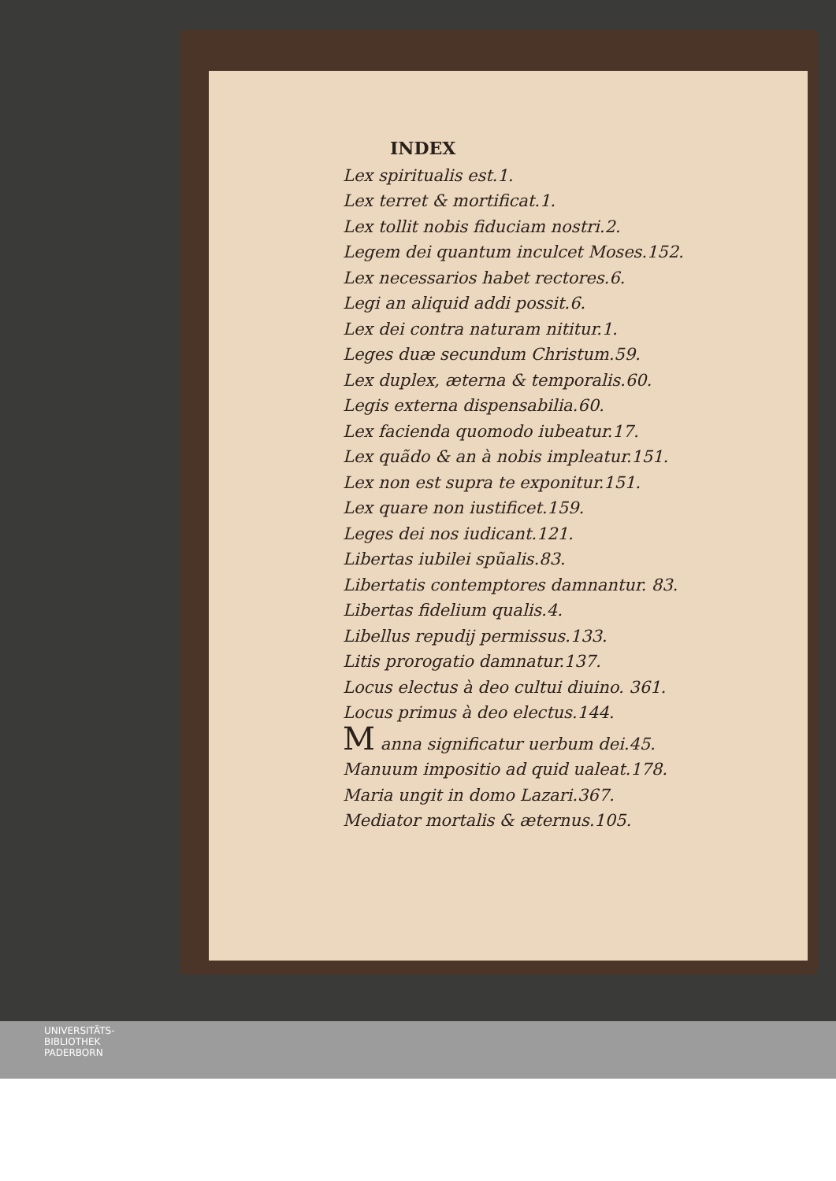INDEX
Lex spiritualis est.1.
Lex terret & mortificat.1.
Lex tollit nobis fiduciam nostri.2.
Legem dei quantum inculcet Moses.152.
Lex necessarios habet rectores.6.
Legi an aliquid addi possit.6.
Lex dei contra naturam nititur.1.
Leges duæ secundum Christum.59.
Lex duplex, æterna & temporalis.60.
Legis externa dispensabilia.60.
Lex facienda quomodo iubeatur.17.
Lex quãdo & an à nobis impleatur.151.
Lex non est supra te exponitur.151.
Lex quare non iustificet.159.
Leges dei nos iudicant.121.
Libertas iubilei spũalis.83.
Libertatis contemptores damnantur. 83.
Libertas fidelium qualis.4.
Libellus repudij permissus.133.
Litis prorogatio damnatur.137.
Locus electus à deo cultui diuino. 361.
Locus primus à deo electus.144.
M anna significatur uerbum dei.45.
Manuum impositio ad quid ualeat.178.
Maria ungit in domo Lazari.367.
Mediator mortalis & æternus.105.
UNIVERSITÄTS-
BIBLIOTHEK
PADERBORN